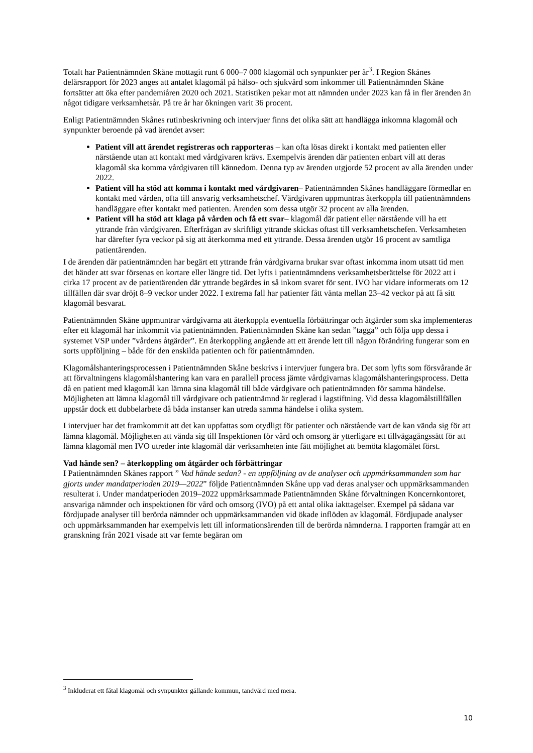Totalt har Patientnämnden Skåne mottagit runt 6 000–7 000 klagomål och synpunkter per år<sup>3</sup>. I Region Skånes delårsrapport för 2023 anges att antalet klagomål på hälso- och sjukvård som inkommer till Patientnämnden Skåne fortsätter att öka efter pandemiåren 2020 och 2021. Statistiken pekar mot att nämnden under 2023 kan få in fler ärenden än något tidigare verksamhetsår. På tre år har ökningen varit 36 procent.
Enligt Patientnämnden Skånes rutinbeskrivning och intervjuer finns det olika sätt att handlägga inkomna klagomål och synpunkter beroende på vad ärendet avser:
Patient vill att ärendet registreras och rapporteras – kan ofta lösas direkt i kontakt med patienten eller närstående utan att kontakt med vårdgivaren krävs. Exempelvis ärenden där patienten enbart vill att deras klagomål ska komma vårdgivaren till kännedom. Denna typ av ärenden utgjorde 52 procent av alla ärenden under 2022.
Patient vill ha stöd att komma i kontakt med vårdgivaren– Patientnämnden Skånes handläggare förmedlar en kontakt med vården, ofta till ansvarig verksamhetschef. Vårdgivaren uppmuntras återkoppla till patientnämndens handläggare efter kontakt med patienten. Ärenden som dessa utgör 32 procent av alla ärenden.
Patient vill ha stöd att klaga på vården och få ett svar– klagomål där patient eller närstående vill ha ett yttrande från vårdgivaren. Efterfrågan av skriftligt yttrande skickas oftast till verksamhetschefen. Verksamheten har därefter fyra veckor på sig att återkomma med ett yttrande. Dessa ärenden utgör 16 procent av samtliga patientärenden.
I de ärenden där patientnämnden har begärt ett yttrande från vårdgivarna brukar svar oftast inkomma inom utsatt tid men det händer att svar försenas en kortare eller längre tid. Det lyfts i patientnämndens verksamhetsberättelse för 2022 att i cirka 17 procent av de patientärenden där yttrande begärdes in så inkom svaret för sent. IVO har vidare informerats om 12 tillfällen där svar dröjt 8–9 veckor under 2022. I extrema fall har patienter fått vänta mellan 23–42 veckor på att få sitt klagomål besvarat.
Patientnämnden Skåne uppmuntrar vårdgivarna att återkoppla eventuella förbättringar och åtgärder som ska implementeras efter ett klagomål har inkommit via patientnämnden. Patientnämnden Skåne kan sedan ”tagga” och följa upp dessa i systemet VSP under ”vårdens åtgärder”. En återkoppling angående att ett ärende lett till någon förändring fungerar som en sorts uppföljning – både för den enskilda patienten och för patientnämnden.
Klagomålshanteringsprocessen i Patientnämnden Skåne beskrivs i intervjuer fungera bra. Det som lyfts som försvårande är att förvaltningens klagomålshantering kan vara en parallell process jämte vårdgivarnas klagomålshanteringsprocess. Detta då en patient med klagomål kan lämna sina klagomål till både vårdgivare och patientnämnden för samma händelse. Möjligheten att lämna klagomål till vårdgivare och patientnämnd är reglerad i lagstiftning. Vid dessa klagomålstillfällen uppstår dock ett dubbelarbete då båda instanser kan utreda samma händelse i olika system.
I intervjuer har det framkommit att det kan uppfattas som otydligt för patienter och närstående vart de kan vända sig för att lämna klagomål. Möjligheten att vända sig till Inspektionen för vård och omsorg är ytterligare ett tillvägagångssätt för att lämna klagomål men IVO utreder inte klagomål där verksamheten inte fått möjlighet att bemöta klagomålet först.
Vad hände sen? – återkoppling om åtgärder och förbättringar
I Patientnämnden Skånes rapport ” Vad hände sedan? - en uppföljning av de analyser och uppmärksammanden som har gjorts under mandatperioden 2019—2022” följde Patientnämnden Skåne upp vad deras analyser och uppmärksammanden resulterat i. Under mandatperioden 2019–2022 uppmärksammade Patientnämnden Skåne förvaltningen Koncernkontoret, ansvariga nämnder och inspektionen för vård och omsorg (IVO) på ett antal olika iakttagelser. Exempel på sådana var fördjupade analyser till berörda nämnder och uppmärksammanden vid ökade inflöden av klagomål. Fördjupade analyser och uppmärksammanden har exempelvis lett till informationsärenden till de berörda nämnderna. I rapporten framgår att en granskning från 2021 visade att var femte begäran om
<sup>3</sup> Inkluderat ett fåtal klagomål och synpunkter gällande kommun, tandvård med mera.
10